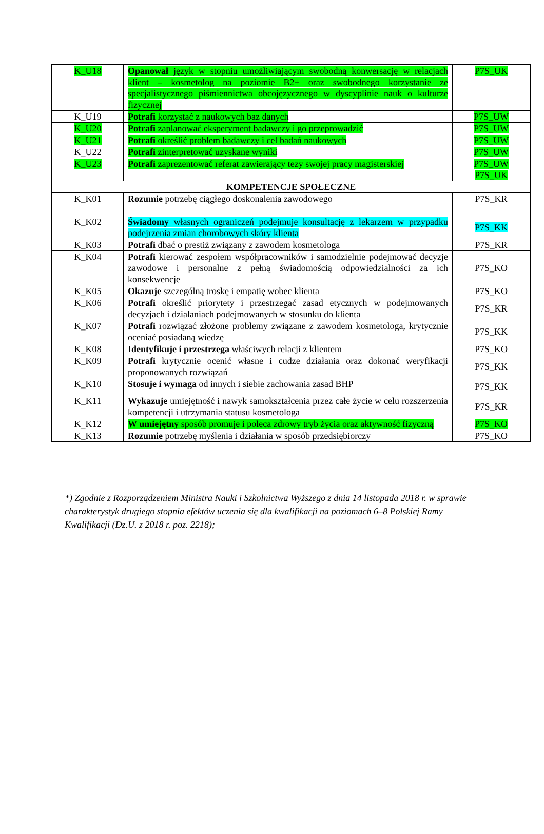| K_U18 | Opanował język w stopniu umożliwiającym swobodną konwersację w relacjach klient – kosmetolog na poziomie B2+ oraz swobodnego korzystanie ze specjalistycznego piśmiennictwa obcojęzycznego w dyscyplinie nauk o kulturze fizycznej | P7S_UK |
| K_U19 | Potrafi korzystać z naukowych baz danych | P7S_UW |
| K_U20 | Potrafi zaplanować eksperyment badawczy i go przeprowadzić | P7S_UW |
| K_U21 | Potrafi określić problem badawczy i cel badań naukowych | P7S_UW |
| K_U22 | Potrafi zinterpretować uzyskane wyniki | P7S_UW |
| K_U23 | Potrafi zaprezentować referat zawierający tezy swojej pracy magisterskiej | P7S_UW P7S_UK |
| KOMPETENCJE SPOŁECZNE | | |
| K_K01 | Rozumie potrzebę ciągłego doskonalenia zawodowego | P7S_KR |
| K_K02 | Świadomy własnych ograniczeń podejmuje konsultację z lekarzem w przypadku podejrzenia zmian chorobowych skóry klienta | P7S_KK |
| K_K03 | Potrafi dbać o prestiż związany z zawodem kosmetologa | P7S_KR |
| K_K04 | Potrafi kierować zespołem współpracowników i samodzielnie podejmować decyzje zawodowe i personalne z pełną świadomością odpowiedzialności za ich konsekwencje | P7S_KO |
| K_K05 | Okazuje szczególną troskę i empatię wobec klienta | P7S_KO |
| K_K06 | Potrafi określić priorytety i przestrzegać zasad etycznych w podejmowanych decyzjach i działaniach podejmowanych w stosunku do klienta | P7S_KR |
| K_K07 | Potrafi rozwiązać złożone problemy związane z zawodem kosmetologa, krytycznie oceniać posiadaną wiedzę | P7S_KK |
| K_K08 | Identyfikuje i przestrzega właściwych relacji z klientem | P7S_KO |
| K_K09 | Potrafi krytycznie ocenić własne i cudze działania oraz dokonać weryfikacji proponowanych rozwiązań | P7S_KK |
| K_K10 | Stosuje i wymaga od innych i siebie zachowania zasad BHP | P7S_KK |
| K_K11 | Wykazuje umiejętność i nawyk samokształcenia przez całe życie w celu rozszerzenia kompetencji i utrzymania statusu kosmetologa | P7S_KR |
| K_K12 | W umiejętny sposób promuje i poleca zdrowy tryb życia oraz aktywność fizyczną | P7S_KO |
| K_K13 | Rozumie potrzebę myślenia i działania w sposób przedsiębiorczy | P7S_KO |
*) Zgodnie z Rozporządzeniem Ministra Nauki i Szkolnictwa Wyższego z dnia 14 listopada 2018 r. w sprawie charakterystyk drugiego stopnia efektów uczenia się dla kwalifikacji na poziomach 6–8 Polskiej Ramy Kwalifikacji (Dz.U. z 2018 r. poz. 2218);